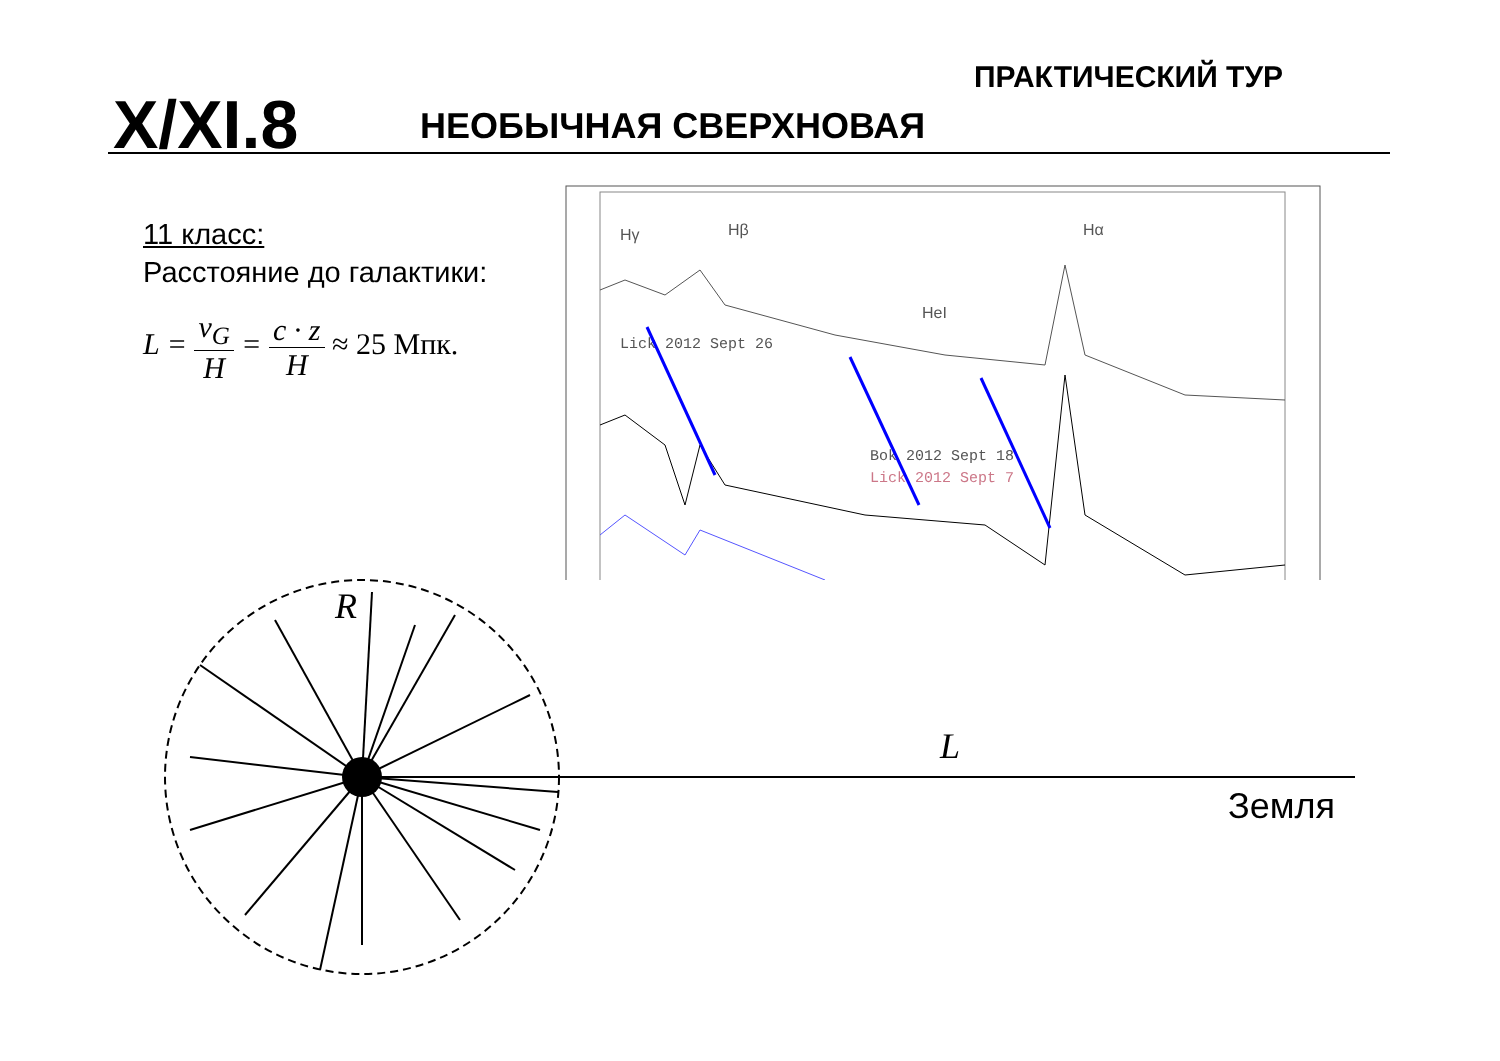ПРАКТИЧЕСКИЙ ТУР
X/XI.8 НЕОБЫЧНАЯ СВЕРХНОВАЯ
11 класс:
Расстояние до галактики:
L = v<sub>G</sub> H = c · z H ≈ 25 Мпк.
Hγ
Hβ
Hα
HeI
Lick 2012 Sept 26
Bok 2012 Sept 18
Lick 2012 Sept 7
R
L
Земля